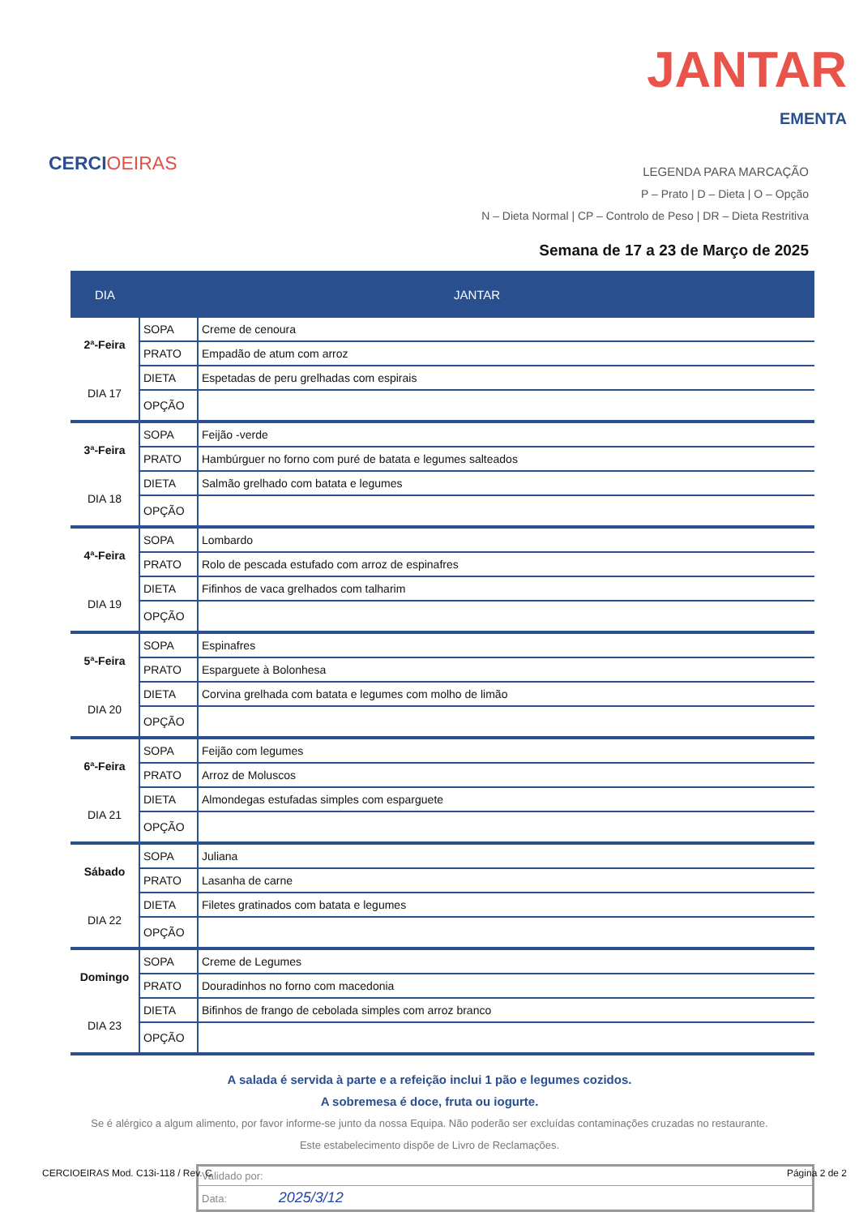CERCIOEIRAS
JANTAR
EMENTA
LEGENDA PARA MARCAÇÃO
P – Prato | D – Dieta | O – Opção
N – Dieta Normal | CP – Controlo de Peso | DR – Dieta Restritiva
Semana de 17 a 23 de Março de 2025
| DIA | JANTAR | |
| --- | --- | --- |
| 2ª-Feira DIA 17 | SOPA | Creme de cenoura |
| | PRATO | Empadão de atum com arroz |
| | DIETA | Espetadas de peru grelhadas com espirais |
| | OPÇÃO | |
| 3ª-Feira DIA 18 | SOPA | Feijão -verde |
| | PRATO | Hambúrguer no forno com puré de batata e legumes salteados |
| | DIETA | Salmão grelhado com batata e legumes |
| | OPÇÃO | |
| 4ª-Feira DIA 19 | SOPA | Lombardo |
| | PRATO | Rolo de pescada estufado com arroz de espinafres |
| | DIETA | Fifinhos de vaca grelhados com talharim |
| | OPÇÃO | |
| 5ª-Feira DIA 20 | SOPA | Espinafres |
| | PRATO | Esparguete à Bolonhesa |
| | DIETA | Corvina grelhada com batata e legumes com molho de limão |
| | OPÇÃO | |
| 6ª-Feira DIA 21 | SOPA | Feijão com legumes |
| | PRATO | Arroz de Moluscos |
| | DIETA | Almondegas estufadas simples com esparguete |
| | OPÇÃO | |
| Sábado DIA 22 | SOPA | Juliana |
| | PRATO | Lasanha de carne |
| | DIETA | Filetes gratinados com batata e legumes |
| | OPÇÃO | |
| Domingo DIA 23 | SOPA | Creme de Legumes |
| | PRATO | Douradinhos no forno com macedonia |
| | DIETA | Bifinhos de frango de cebolada simples com arroz branco |
| | OPÇÃO | |
A salada é servida à parte e a refeição inclui 1 pão e legumes cozidos.
A sobremesa é doce, fruta ou iogurte.
Se é alérgico a algum alimento, por favor informe-se junto da nossa Equipa. Não poderão ser excluídas contaminações cruzadas no restaurante.
Este estabelecimento dispõe de Livro de Reclamações.
Validado por:
Data: 2025/3/12
CERCIOEIRAS Mod. C13i-118 / Rev. C Página 2 de 2